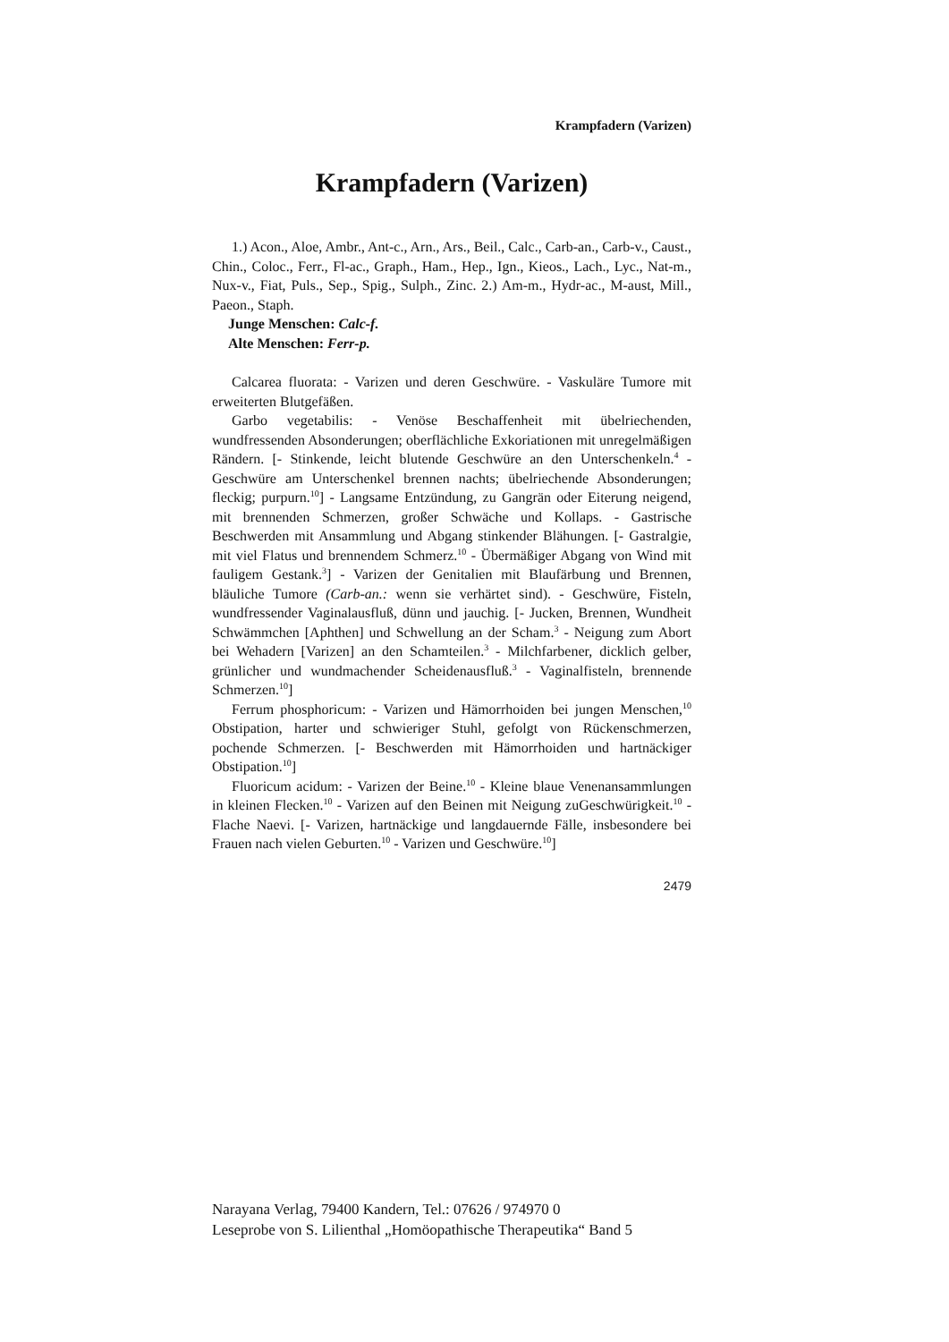Krampfadern (Varizen)
Krampfadern (Varizen)
1.) Acon., Aloe, Ambr., Ant-c., Arn., Ars., Beil., Calc., Carb-an., Carb-v., Caust., Chin., Coloc., Ferr., Fl-ac., Graph., Ham., Hep., Ign., Kieos., Lach., Lyc., Nat-m., Nux-v., Fiat, Puls., Sep., Spig., Sulph., Zinc. 2.) Am-m., Hydr-ac., M-aust, Mill., Paeon., Staph.
Junge Menschen: Calc-f.
Alte Menschen: Ferr-p.
Calcarea fluorata: - Varizen und deren Geschwüre. - Vaskuläre Tumore mit erweiterten Blutgefäßen.
Garbo vegetabilis: - Venöse Beschaffenheit mit übelriechenden, wundfressenden Absonderungen; oberflächliche Exkoriationen mit unregelmäßigen Rändern. [- Stinkende, leicht blutende Geschwüre an den Unterschenkeln.<sup>4</sup> - Geschwüre am Unterschenkel brennen nachts; übelriechende Absonderungen; fleckig; purpurn.<sup>10</sup>] - Langsame Entzündung, zu Gangrän oder Eiterung neigend, mit brennenden Schmerzen, großer Schwäche und Kollaps. - Gastrische Beschwerden mit Ansammlung und Abgang stinkender Blähungen. [- Gastralgie, mit viel Flatus und brennendem Schmerz.<sup>10</sup> - Übermäßiger Abgang von Wind mit fauligem Gestank.<sup>3</sup>] - Varizen der Genitalien mit Blaufärbung und Brennen, bläuliche Tumore (Carb-an.: wenn sie verhärtet sind). - Geschwüre, Fisteln, wundfressender Vaginalausfluß, dünn und jauchig. [- Jucken, Brennen, Wundheit Schwämmchen [Aphthen] und Schwellung an der Scham.<sup>3</sup> - Neigung zum Abort bei Wehadern [Varizen] an den Schamteilen.<sup>3</sup> - Milchfarbener, dicklich gelber, grünlicher und wundmachender Scheidenausfluß.<sup>3</sup> - Vaginalfisteln, brennende Schmerzen.<sup>10</sup>]
Ferrum phosphoricum: - Varizen und Hämorrhoiden bei jungen Menschen,<sup>10</sup> Obstipation, harter und schwieriger Stuhl, gefolgt von Rückenschmerzen, pochende Schmerzen. [- Beschwerden mit Hämorrhoiden und hartnäckiger Obstipation.<sup>10</sup>]
Fluoricum acidum: - Varizen der Beine.<sup>10</sup> - Kleine blaue Venenansammlungen in kleinen Flecken.<sup>10</sup> - Varizen auf den Beinen mit Neigung zuGeschwürigkeit.<sup>10</sup> - Flache Naevi. [- Varizen, hartnäckige und langdauernde Fälle, insbesondere bei Frauen nach vielen Geburten.<sup>10</sup> - Varizen und Geschwüre.<sup>10</sup>]
2479
Narayana Verlag, 79400 Kandern, Tel.: 07626 / 974970 0
Leseprobe von S. Lilienthal „Homöopathische Therapeutika“ Band 5